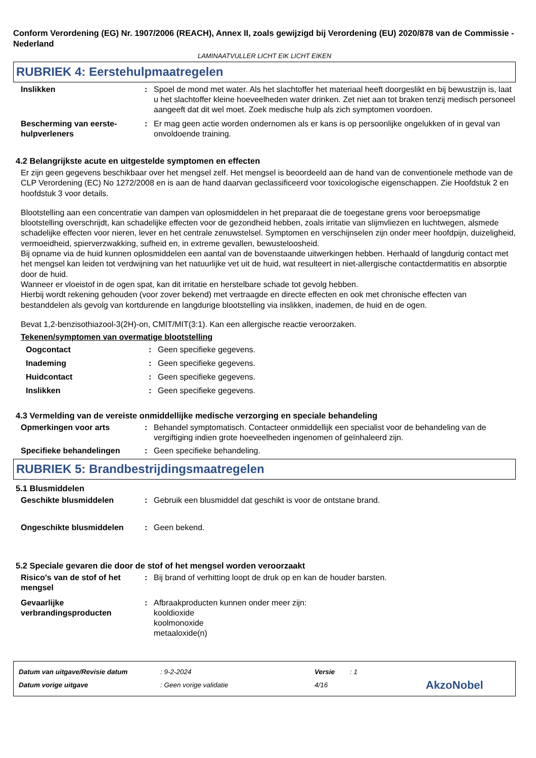Conform Verordening (EG) Nr. 1907/2006 (REACH), Annex II, zoals gewijzigd bij Verordening (EU) 2020/878 van de Commissie - Nederland
LAMINAATVULLER LICHT EIK LICHT EIKEN
RUBRIEK 4: Eerstehulpmaatregelen
Inslikken : Spoel de mond met water. Als het slachtoffer het materiaal heeft doorgeslikt en bij bewustzijn is, laat u het slachtoffer kleine hoeveelheden water drinken. Zet niet aan tot braken tenzij medisch personeel aangeeft dat dit wel moet. Zoek medische hulp als zich symptomen voordoen.
Bescherming van eerste-hulpverleners
: Er mag geen actie worden ondernomen als er kans is op persoonlijke ongelukken of in geval van onvoldoende training.
4.2 Belangrijkste acute en uitgestelde symptomen en effecten
Er zijn geen gegevens beschikbaar over het mengsel zelf. Het mengsel is beoordeeld aan de hand van de conventionele methode van de CLP Verordening (EC) No 1272/2008 en is aan de hand daarvan geclassificeerd voor toxicologische eigenschappen. Zie Hoofdstuk 2 en hoofdstuk 3 voor details.
Blootstelling aan een concentratie van dampen van oplosmiddelen in het preparaat die de toegestane grens voor beroepsmatige blootstelling overschrijdt, kan schadelijke effecten voor de gezondheid hebben, zoals irritatie van slijmvliezen en luchtwegen, alsmede schadelijke effecten voor nieren, lever en het centrale zenuwstelsel. Symptomen en verschijnselen zijn onder meer hoofdpijn, duizeligheid, vermoeidheid, spierverzwakking, sufheid en, in extreme gevallen, bewusteloosheid.
Bij opname via de huid kunnen oplosmiddelen een aantal van de bovenstaande uitwerkingen hebben. Herhaald of langdurig contact met het mengsel kan leiden tot verdwijning van het natuurlijke vet uit de huid, wat resulteert in niet-allergische contactdermatitis en absorptie door de huid.
Wanneer er vloeistof in de ogen spat, kan dit irritatie en herstelbare schade tot gevolg hebben.
Hierbij wordt rekening gehouden (voor zover bekend) met vertraagde en directe effecten en ook met chronische effecten van bestanddelen als gevolg van kortdurende en langdurige blootstelling via inslikken, inademen, de huid en de ogen.
Bevat 1,2-benzisothiazool-3(2H)-on, CMIT/MIT(3:1). Kan een allergische reactie veroorzaken.
Tekenen/symptomen van overmatige blootstelling
Oogcontact : Geen specifieke gegevens.
Inademing : Geen specifieke gegevens.
Huidcontact : Geen specifieke gegevens.
Inslikken : Geen specifieke gegevens.
4.3 Vermelding van de vereiste onmiddellijke medische verzorging en speciale behandeling
Opmerkingen voor arts : Behandel symptomatisch. Contacteer onmiddellijk een specialist voor de behandeling van de vergiftiging indien grote hoeveelheden ingenomen of geïnhaleerd zijn.
Specifieke behandelingen : Geen specifieke behandeling.
RUBRIEK 5: Brandbestrijdingsmaatregelen
5.1 Blusmiddelen
Geschikte blusmiddelen : Gebruik een blusmiddel dat geschikt is voor de ontstane brand.
Ongeschikte blusmiddelen : Geen bekend.
5.2 Speciale gevaren die door de stof of het mengsel worden veroorzaakt
Risico's van de stof of het mengsel
: Bij brand of verhitting loopt de druk op en kan de houder barsten.
Gevaarlijke verbrandingsproducten
: Afbraakproducten kunnen onder meer zijn:
kooldioxide
koolmonoxide
metaaloxide(n)
Datum van uitgave/Revisie datum
: 9-2-2024
Versie
: 1
Datum vorige uitgave : Geen vorige validatie 4/16
AkzoNobel